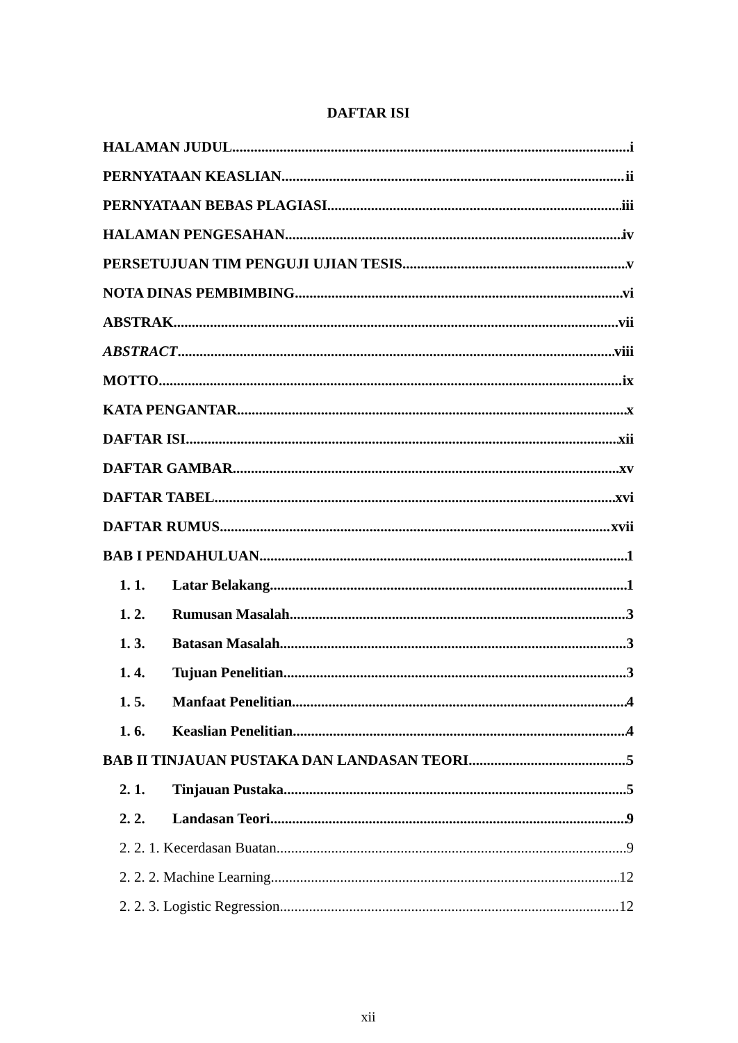DAFTAR ISI
HALAMAN JUDUL i
PERNYATAAN KEASLIAN ii
PERNYATAAN BEBAS PLAGIASI iii
HALAMAN PENGESAHAN iv
PERSETUJUAN TIM PENGUJI UJIAN TESIS v
NOTA DINAS PEMBIMBING vi
ABSTRAK vii
ABSTRACT viii
MOTTO ix
KATA PENGANTAR x
DAFTAR ISI xii
DAFTAR GAMBAR xv
DAFTAR TABEL xvi
DAFTAR RUMUS xvii
BAB I PENDAHULUAN 1
1. 1. Latar Belakang 1
1. 2. Rumusan Masalah 3
1. 3. Batasan Masalah 3
1. 4. Tujuan Penelitian 3
1. 5. Manfaat Penelitian 4
1. 6. Keaslian Penelitian 4
BAB II TINJAUAN PUSTAKA DAN LANDASAN TEORI 5
2. 1. Tinjauan Pustaka 5
2. 2. Landasan Teori 9
2. 2. 1. Kecerdasan Buatan 9
2. 2. 2. Machine Learning 12
2. 2. 3. Logistic Regression 12
xii